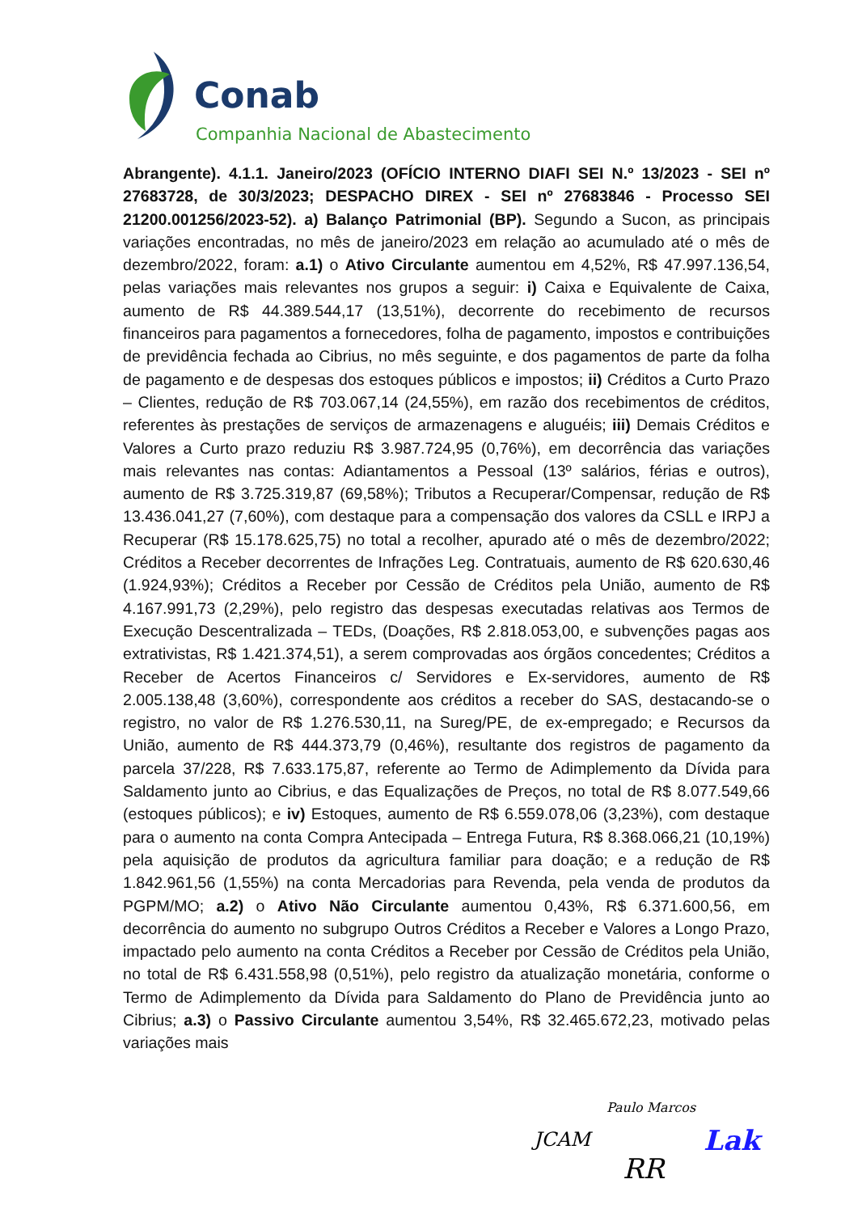Conab
Companhia Nacional de Abastecimento
Abrangente). 4.1.1. Janeiro/2023 (OFÍCIO INTERNO DIAFI SEI N.º 13/2023 - SEI nº 27683728, de 30/3/2023; DESPACHO DIREX - SEI nº 27683846 - Processo SEI 21200.001256/2023-52). a) Balanço Patrimonial (BP). Segundo a Sucon, as principais variações encontradas, no mês de janeiro/2023 em relação ao acumulado até o mês de dezembro/2022, foram: a.1) o Ativo Circulante aumentou em 4,52%, R$ 47.997.136,54, pelas variações mais relevantes nos grupos a seguir: i) Caixa e Equivalente de Caixa, aumento de R$ 44.389.544,17 (13,51%), decorrente do recebimento de recursos financeiros para pagamentos a fornecedores, folha de pagamento, impostos e contribuições de previdência fechada ao Cibrius, no mês seguinte, e dos pagamentos de parte da folha de pagamento e de despesas dos estoques públicos e impostos; ii) Créditos a Curto Prazo – Clientes, redução de R$ 703.067,14 (24,55%), em razão dos recebimentos de créditos, referentes às prestações de serviços de armazenagens e aluguéis; iii) Demais Créditos e Valores a Curto prazo reduziu R$ 3.987.724,95 (0,76%), em decorrência das variações mais relevantes nas contas: Adiantamentos a Pessoal (13º salários, férias e outros), aumento de R$ 3.725.319,87 (69,58%); Tributos a Recuperar/Compensar, redução de R$ 13.436.041,27 (7,60%), com destaque para a compensação dos valores da CSLL e IRPJ a Recuperar (R$ 15.178.625,75) no total a recolher, apurado até o mês de dezembro/2022; Créditos a Receber decorrentes de Infrações Leg. Contratuais, aumento de R$ 620.630,46 (1.924,93%); Créditos a Receber por Cessão de Créditos pela União, aumento de R$ 4.167.991,73 (2,29%), pelo registro das despesas executadas relativas aos Termos de Execução Descentralizada – TEDs, (Doações, R$ 2.818.053,00, e subvenções pagas aos extrativistas, R$ 1.421.374,51), a serem comprovadas aos órgãos concedentes; Créditos a Receber de Acertos Financeiros c/ Servidores e Ex-servidores, aumento de R$ 2.005.138,48 (3,60%), correspondente aos créditos a receber do SAS, destacando-se o registro, no valor de R$ 1.276.530,11, na Sureg/PE, de ex-empregado; e Recursos da União, aumento de R$ 444.373,79 (0,46%), resultante dos registros de pagamento da parcela 37/228, R$ 7.633.175,87, referente ao Termo de Adimplemento da Dívida para Saldamento junto ao Cibrius, e das Equalizações de Preços, no total de R$ 8.077.549,66 (estoques públicos); e iv) Estoques, aumento de R$ 6.559.078,06 (3,23%), com destaque para o aumento na conta Compra Antecipada – Entrega Futura, R$ 8.368.066,21 (10,19%) pela aquisição de produtos da agricultura familiar para doação; e a redução de R$ 1.842.961,56 (1,55%) na conta Mercadorias para Revenda, pela venda de produtos da PGPM/MO; a.2) o Ativo Não Circulante aumentou 0,43%, R$ 6.371.600,56, em decorrência do aumento no subgrupo Outros Créditos a Receber e Valores a Longo Prazo, impactado pelo aumento na conta Créditos a Receber por Cessão de Créditos pela União, no total de R$ 6.431.558,98 (0,51%), pelo registro da atualização monetária, conforme o Termo de Adimplemento da Dívida para Saldamento do Plano de Previdência junto ao Cibrius; a.3) o Passivo Circulante aumentou 3,54%, R$ 32.465.672,23, motivado pelas variações mais
Paulo Marcos
JCAM Lak
RR